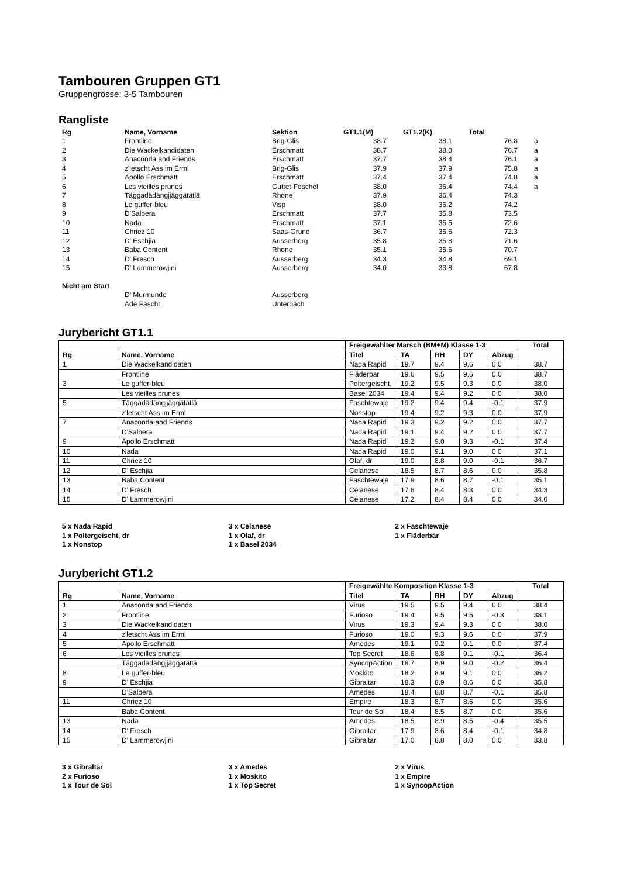Tambouren Gruppen GT1
Gruppengrösse: 3-5 Tambouren
Rangliste
| Rg | Name, Vorname | Sektion | GT1.1(M) | GT1.2(K) | Total | |
| --- | --- | --- | --- | --- | --- | --- |
| 1 | Frontline | Brig-Glis | 38.7 | 38.1 | 76.8 | a |
| 2 | Die Wackelkandidaten | Erschmatt | 38.7 | 38.0 | 76.7 | a |
| 3 | Anaconda and Friends | Erschmatt | 37.7 | 38.4 | 76.1 | a |
| 4 | z'letscht Ass im Erml | Brig-Glis | 37.9 | 37.9 | 75.8 | a |
| 5 | Apollo Erschmatt | Erschmatt | 37.4 | 37.4 | 74.8 | a |
| 6 | Les vieilles prunes | Guttet-Feschel | 38.0 | 36.4 | 74.4 | a |
| 7 | Täggädädängjjäggätätlä | Rhone | 37.9 | 36.4 | 74.3 | |
| 8 | Le guffer-bleu | Visp | 38.0 | 36.2 | 74.2 | |
| 9 | D'Salbera | Erschmatt | 37.7 | 35.8 | 73.5 | |
| 10 | Nada | Erschmatt | 37.1 | 35.5 | 72.6 | |
| 11 | Chriez 10 | Saas-Grund | 36.7 | 35.6 | 72.3 | |
| 12 | D' Eschjia | Ausserberg | 35.8 | 35.8 | 71.6 | |
| 13 | Baba Content | Rhone | 35.1 | 35.6 | 70.7 | |
| 14 | D' Fresch | Ausserberg | 34.3 | 34.8 | 69.1 | |
| 15 | D' Lammerowjini | Ausserberg | 34.0 | 33.8 | 67.8 | |
| Nicht am Start | | | | | | |
| | D' Murmunde | Ausserberg | | | | |
| | Ade Fäscht | Unterbäch | | | | |
Jurybericht GT1.1
| | | Freigewählter Marsch (BM+M) Klasse 1-3 | | | | | Total |
| --- | --- | --- | --- | --- | --- | --- | --- |
| Rg | Name, Vorname | Titel | TA | RH | DY | Abzug | |
| 1 | Die Wackelkandidaten | Nada Rapid | 19.7 | 9.4 | 9.6 | 0.0 | 38.7 |
| | Frontline | Fläderbär | 19.6 | 9.5 | 9.6 | 0.0 | 38.7 |
| 3 | Le guffer-bleu | Poltergeischt, | 19.2 | 9.5 | 9.3 | 0.0 | 38.0 |
| | Les vieilles prunes | Basel 2034 | 19.4 | 9.4 | 9.2 | 0.0 | 38.0 |
| 5 | Täggädädängjjäggätätlä | Faschtewaje | 19.2 | 9.4 | 9.4 | -0.1 | 37.9 |
| | z'letscht Ass im Erml | Nonstop | 19.4 | 9.2 | 9.3 | 0.0 | 37.9 |
| 7 | Anaconda and Friends | Nada Rapid | 19.3 | 9.2 | 9.2 | 0.0 | 37.7 |
| | D'Salbera | Nada Rapid | 19.1 | 9.4 | 9.2 | 0.0 | 37.7 |
| 9 | Apollo Erschmatt | Nada Rapid | 19.2 | 9.0 | 9.3 | -0.1 | 37.4 |
| 10 | Nada | Nada Rapid | 19.0 | 9.1 | 9.0 | 0.0 | 37.1 |
| 11 | Chriez 10 | Olaf, dr | 19.0 | 8.8 | 9.0 | -0.1 | 36.7 |
| 12 | D' Eschjia | Celanese | 18.5 | 8.7 | 8.6 | 0.0 | 35.8 |
| 13 | Baba Content | Faschtewaje | 17.9 | 8.6 | 8.7 | -0.1 | 35.1 |
| 14 | D' Fresch | Celanese | 17.6 | 8.4 | 8.3 | 0.0 | 34.3 |
| 15 | D' Lammerowjini | Celanese | 17.2 | 8.4 | 8.4 | 0.0 | 34.0 |
5 x Nada Rapid
1 x Poltergeischt, dr
1 x Nonstop
3 x Celanese
1 x Olaf, dr
1 x Basel 2034
2 x Faschtewaje
1 x Fläderbär
Jurybericht GT1.2
| | | Freigewählte Komposition Klasse 1-3 | | | | | Total |
| --- | --- | --- | --- | --- | --- | --- | --- |
| Rg | Name, Vorname | Titel | TA | RH | DY | Abzug | |
| 1 | Anaconda and Friends | Virus | 19.5 | 9.5 | 9.4 | 0.0 | 38.4 |
| 2 | Frontline | Furioso | 19.4 | 9.5 | 9.5 | -0.3 | 38.1 |
| 3 | Die Wackelkandidaten | Virus | 19.3 | 9.4 | 9.3 | 0.0 | 38.0 |
| 4 | z'letscht Ass im Erml | Furioso | 19.0 | 9.3 | 9.6 | 0.0 | 37.9 |
| 5 | Apollo Erschmatt | Amedes | 19.1 | 9.2 | 9.1 | 0.0 | 37.4 |
| 6 | Les vieilles prunes | Top Secret | 18.6 | 8.8 | 9.1 | -0.1 | 36.4 |
| | Täggädädängjjäggätätlä | SyncopAction | 18.7 | 8.9 | 9.0 | -0.2 | 36.4 |
| 8 | Le guffer-bleu | Moskito | 18.2 | 8.9 | 9.1 | 0.0 | 36.2 |
| 9 | D' Eschjia | Gibraltar | 18.3 | 8.9 | 8.6 | 0.0 | 35.8 |
| | D'Salbera | Amedes | 18.4 | 8.8 | 8.7 | -0.1 | 35.8 |
| 11 | Chriez 10 | Empire | 18.3 | 8.7 | 8.6 | 0.0 | 35.6 |
| | Baba Content | Tour de Sol | 18.4 | 8.5 | 8.7 | 0.0 | 35.6 |
| 13 | Nada | Amedes | 18.5 | 8.9 | 8.5 | -0.4 | 35.5 |
| 14 | D' Fresch | Gibraltar | 17.9 | 8.6 | 8.4 | -0.1 | 34.8 |
| 15 | D' Lammerowjini | Gibraltar | 17.0 | 8.8 | 8.0 | 0.0 | 33.8 |
3 x Gibraltar
2 x Furioso
1 x Tour de Sol
3 x Amedes
1 x Moskito
1 x Top Secret
2 x Virus
1 x Empire
1 x SyncopAction